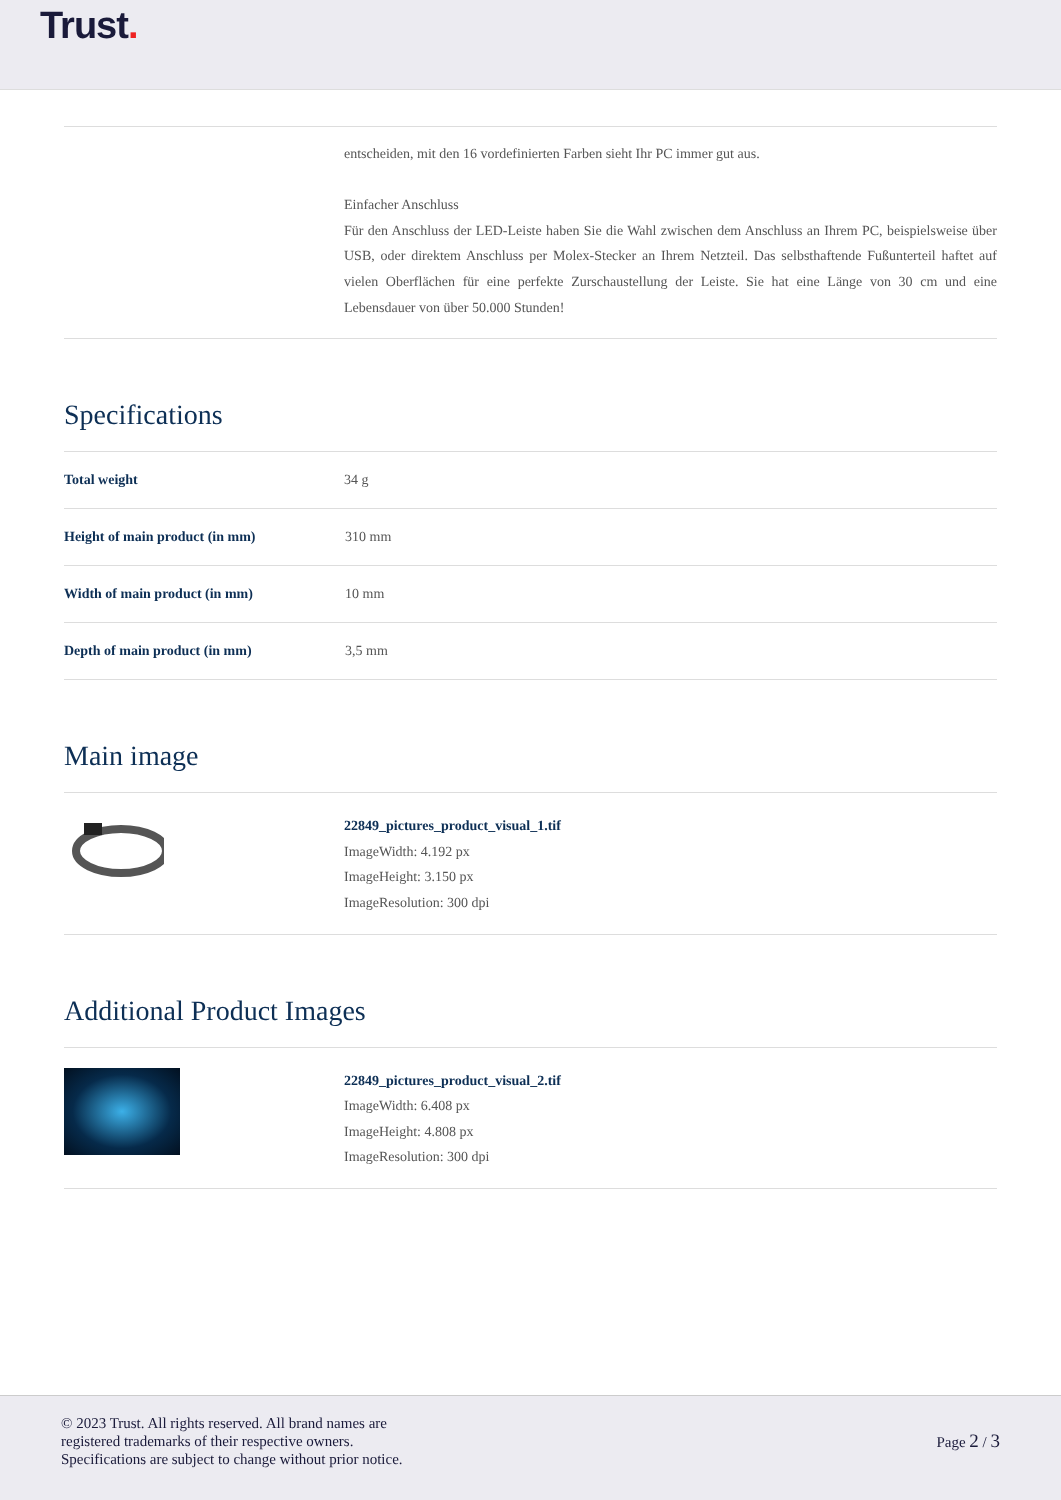Trust.
entscheiden, mit den 16 vordefinierten Farben sieht Ihr PC immer gut aus.
Einfacher Anschluss
Für den Anschluss der LED-Leiste haben Sie die Wahl zwischen dem Anschluss an Ihrem PC, beispielsweise über USB, oder direktem Anschluss per Molex-Stecker an Ihrem Netzteil. Das selbsthaftende Fußunterteil haftet auf vielen Oberflächen für eine perfekte Zurschaustellung der Leiste. Sie hat eine Länge von 30 cm und eine Lebensdauer von über 50.000 Stunden!
Specifications
| Total weight | 34 g |
| Height of main product (in mm) | 310 mm |
| Width of main product (in mm) | 10 mm |
| Depth of main product (in mm) | 3,5 mm |
Main image
22849_pictures_product_visual_1.tif
ImageWidth: 4.192 px
ImageHeight: 3.150 px
ImageResolution: 300 dpi
Additional Product Images
22849_pictures_product_visual_2.tif
ImageWidth: 6.408 px
ImageHeight: 4.808 px
ImageResolution: 300 dpi
© 2023 Trust. All rights reserved. All brand names are
registered trademarks of their respective owners.
Specifications are subject to change without prior notice.
Page 2 / 3